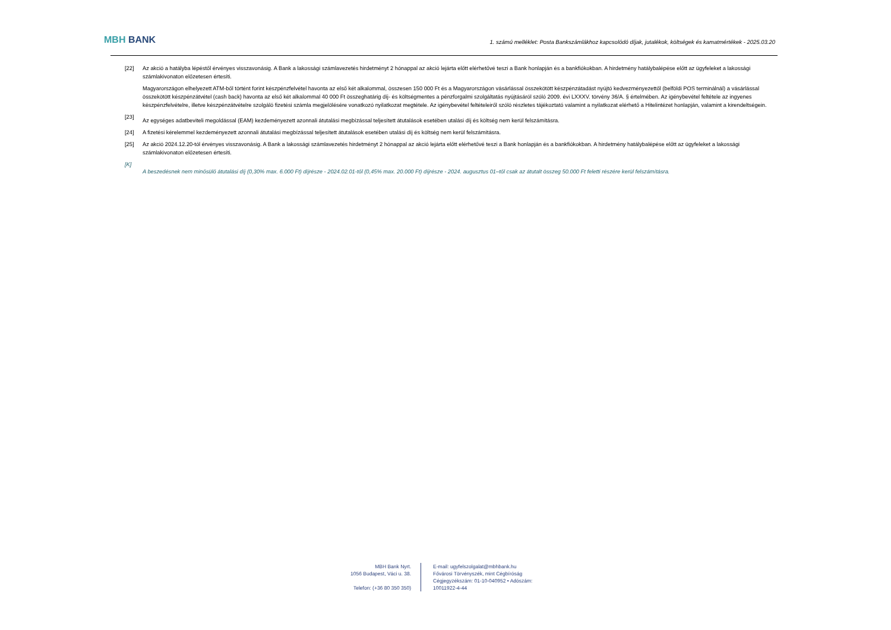MBH BANK
1. számú melléklet: Posta Bankszámlákhoz kapcsolódó díjak, jutalékok, költségek és kamatmértékek - 2025.03.20
[22] Az akció a hatályba lépéstől érvényes visszavonásig. A Bank a lakossági számlavezetés hirdetményt 2 hónappal az akció lejárta előtt elérhetővé teszi a Bank honlapján és a bankfiókokban. A hirdetmény hatálybalépése előtt az ügyfeleket a lakossági számlakivonaton előzetesen értesíti.
Magyarországon elhelyezett ATM-ből történt forint készpénzfelvétel havonta az első két alkalommal, összesen 150 000 Ft és a Magyarországon vásárlással összekötött készpénzátadást nyújtó kedvezményezettől (belföldi POS terminálnál) a vásárlással összekötött készpénzátvétel (cash back) havonta az első két alkalommal 40 000 Ft összeghatárig díj- és költségmentes a pénzforgalmi szolgáltatás nyújtásáról szóló 2009. évi LXXXV. törvény 36/A. § értelmében. Az igénybevétel feltétele az ingyenes készpénzfelvételre, illetve készpénzátvételre szolgáló fizetési számla megjelölésére vonatkozó nyilatkozat megtétele. Az igénybevétel feltételeiről szóló részletes tájékoztató valamint a nyilatkozat elérhető a Hitelintézet honlapján, valamint a kirendeltségein.
[23]
Az egységes adatbeviteli megoldással (EAM) kezdeményezett azonnali átutalási megbízással teljesített átutalások esetében utalási díj és költség nem kerül felszámításra.
[24] A fizetési kérelemmel kezdeményezett azonnali átutalási megbízással teljesített átutalások esetében utalási díj és költség nem kerül felszámításra.
[25] Az akció 2024.12.20-tól érvényes visszavonásig. A Bank a lakossági számlavezetés hirdetményt 2 hónappal az akció lejárta előtt elérhetővé teszi a Bank honlapján és a bankfiókokban. A hirdetmény hatálybalépése előtt az ügyfeleket a lakossági számlakivonaton előzetesen értesíti.
[K]
A beszedésnek nem minősülő átutalási díj (0,30% max. 6.000 Ft) díjrésze - 2024.02.01-től (0,45% max. 20.000 Ft) díjrésze - 2024. augusztus 01–től csak az átutalt összeg 50.000 Ft feletti részére kerül felszámításra.
MBH Bank Nyrt.
1056 Budapest, Váci u. 38.
Telefon: (+36 80 350 350)
E-mail: ugyfelszolgalat@mbhbank.hu
Fővárosi Törvényszék, mint Cégbíróság
Cégjegyzékszám: 01-10-040952 • Adószám: 10011922-4-44